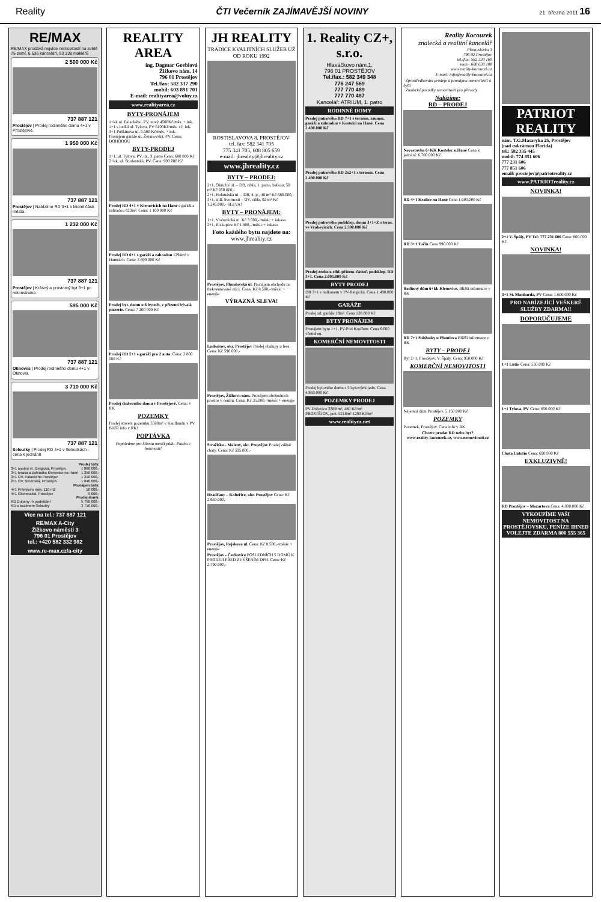Reality ČTI Večerník ZAJÍMAVĚJŠÍ NOVINY 21. března 2011 16
RE/MAX
RE/MAX prodává nejvíce nemovitostí na světě 75 zemí, 6 536 kanceláří, 93 338 makléřů
2 500 000 Kč
737 887 121
Prostějov | Prodej rodinného domu 4+1 v Prostějově.
1 950 000 Kč
737 887 121
Prostějov | Nabízíme RD 3+1 v klidné části města.
1 232 000 Kč
737 887 121
Prostějov | Krásný a prostorný byt 3+1 po rekonstrukci.
595 000 Kč
737 887 121
Otinoves | Prodej rodinného domu 4+1 v Otinovsi.
3 710 000 Kč
737 887 121
Seloutky | Prodej RD 4+1 v Seloutkách - cena k jednání!
| Prodej byty: | |
| 3+1 osobní vl., Belgická, Prostějov | 1 860 000,- |
| 3+1 terasa a zahrádka Klenovice na Hané | 1 350 000,- |
| 3+1 OV, Palackého Prostějov | 1 310 000,- |
| 2+1 OV, Brněnská, Prostějov | 1 040 000,- |
| Pronájem byty: | |
| 4+1 Prikrylovo nám. 110 m2 | 10 000,- |
| 4+1 Olomoucká, Prostějov | 9 000,- |
| Prodej domy: | |
| RD Dubany i k podnikání | 5 750 000,- |
| RD s bazénem Seloutky | 3 710 000,- |
Více na tel.: 737 887 121
RE/MAX A-City
Žižkovo náměstí 3
796 01 Prostějov
tel.: +420 582 332 982
www.re-max.cz/a-city
REALITY AREA
ing. Dagmar Goeblová
Žižkovo nám. 14
796 01 Prostějov
Tel./fax: 582 337 290
mobil: 603 891 701
E-mail: realityarea@volny.cz
www.realityarea.cz
BYTY-PRONÁJEM
1+kk ul. Palackého, PV, nový 4500Kč/měs. + ink.
1+1 s lodžií ul. Tylova, PV 6100Kč/měs. vč. ink.
3+1 Puškinova ul. 5.500 Kč/měs. + ink.
Pronájem garáže ul. Žeranovská, PV. Cena: DOHODOU
BYTY-PRODEJ
1+1, ul. Tylova, PV, dr., 3. patro Cena: 680 000 Kč
2+kk, ul. Studentská, PV. Cena: 990 000 Kč
Prodej RD 4+1 v Klenovicích na Hané s garáží a zahradou 823m². Cena: 1 100 000 Kč
Prodej RD 6+1 s garáží a zahradou 1294m² v Hamrách. Cena: 3 800 000 Kč
Prodej byt. domu o 6 bytech, v přízemí bývalá pizzerie. Cena: 7 200 000 Kč
Prodej RD 5+1 s garáží pro 2 auta. Cena: 2 800 000 Kč
Prodej činžovního domu v Prostějově. Cena: v RK
POZEMKY
Prodej staveb. pozemku 3500m² v Kauflandu v PV. Bližší info v RK!
POPTÁVKA
Poptáváme pro klienta menší půdu. Platba v hotovosti!
JH REALITY
TRADICE KVALITNÍCH SLUŽEB UŽ OD ROKU 1992
ROSTISLAVOVA 8, PROSTĚJOV
tel. fax: 582 341 705
775 341 705, 608 805 659
e-mail: jhreality@jhreality.cz
www.jhreality.cz
BYTY – PRODEJ:
2+1, Okružní ul. – DB, cihla, 1. patro, balkon, 50 m² Kč 650.000,-
2+1, Holandská ul. – DB, 4. p., 46 m² Kč 680.000,-
3+1, sídl. Svornosti – OV, cihla, 92 m² Kč 1.245.000,- SLEVA!
BYTY – PRONÁJEM:
1+1, Vrahovická ul. Kč 3.500,-/měsíc + inkaso
2+1, Biskupice Kč 1.800,-/měsíc + inkaso
Foto každého bytu najdete na: www.jhreality.cz
Prostějov, Plumlovská ul. Pronájem obchodu na frekventované ulici. Cena: Kč 8.500,-/měsíc + energie
VÝRAZNÁ SLEVA!
Ludmírov, okr. Prostějov Prodej chalupy u lesa. Cena: Kč 590.000,-
Prostějov, Žižkovo nám. Pronájem obchodních prostor v centru. Cena: Kč 35.000,-/měsíc + energie
Stražisko - Maleny, okr. Prostějov Prodej zděné chaty. Cena: Kč 595.000,-
Hradčany – Kobeřice, okr. Prostějov Cena: Kč 2.950.000,-
Prostějov, Rejskova ul. Cena: Kč 8.500,-/měsíc + energie
Prostějov - Čechovice POSLEDNÍCH 5 DOMŮ K PRODEJI PŘED ZVÝŠENÍM DPH. Cena: Kč 2.790.000,-
1. Reality CZ+, s.r.o.
Hlaváčkovo nám.1,
796 01 PROSTĚJOV
Tel./fax.: 582 349 348
776 247 569
777 770 489
777 770 487
Kancelář: ATRIUM, 1. patro
RODINNÉ DOMY
Prodej patrového RD 7+1 s terasou, saunou, garáží a zahradou v Kostelci na Hané. Cena 2.400.000 Kč
Prodej patrového RD 2x2+1 s terasou. Cena 2.490.000 Kč
Prodej patrového podsklep. domu 3+1+Z s teras. ve Vrahovicích. Cena 2.300.000 Kč
Prodej zrekon. cihl. přízem. částeč. podsklep. RD 3+1. Cena 2.095.000 Kč
BYTY PRODEJ
DB 3+1 s balkonem v PV-Belgická. Cena 1.490.000 Kč
GARÁŽE
Prodej zd. garáže 19m². Cena 120.000 Kč
BYTY PRONÁJEM
Pronájem bytu 1+1, PV-Pod Kosířem. Cena 6.000 včetně en.
KOMERČNÍ NEMOVITOSTI
Prodej bytového domu s 5 bytovými jedn. Cena 4.950.000 Kč
POZEMKY PRODEJ
PV-Držovice 3389 m², 480 Kč/m²
PROSTĚJOV, poz. 5218m² 1290 Kč/m²
www.realitycz.net
Reality Kocourek
znalecká a realitní kancelář
Přemyslovka 3
796 02 Prostějov
tel./fax: 582 330 169
mob.: 608 630 108
www.reality-kocourek.cz
E-mail: info@reality-kocourek.cz
· Zprostředkování prodeje a pronájmu nemovitostí a bytů
· Znalecké posudky nemovitostí pro převody
Nabízíme:
RD – PRODEJ
Novostavba 6+KK Kostelec n.Hané Cena k jednání: 6.700.000 Kč
RD 4+1 Kralice na Hané Cena 1.690.000 Kč
RD 3+1 Tučín Cena 990.000 Kč
Rodinný dům 6+kk Klenovice. Bližší informace v RK
RD 7+1 Soběsuky u Plumlova Bližší informace v RK
BYTY – PRODEJ
Byt 2+1, Prostějov, V. Špály. Cena: 950.000 Kč
KOMERČNÍ NEMOVITOSTI
Nájemní dům Prostějov. 5.150.000 Kč
POZEMKY
Pozemek, Prostějov. Cena info v RK
Chcete prodat RD nebo byt?
www.reality-kocourek.cz, www.nemovitosti.cz
PATRIOT
REALITY
nám. T.G.Masaryka 25, Prostějov
(nad cukrárnou Florida)
tel.: 582 335 445
mobil: 774 851 606
777 231 606
777 851 606
email: prostejov@patriotreality.cz
www.PATRIOTreality.cz
NOVINKA!
2+1 V. Špály, PV Tel: 777 231 606 Cena: 800.000 Kč
NOVINKA!
3+1 St. Manharda, PV Cena: 1.600.000 Kč
PRO NABÍZEJÍCÍ VEŠKERÉ SLUŽBY ZDARMA!!
DOPORUČUJEME
1+1 Lutín Cena: 550.000 Kč
1+1 Tylova, PV Cena: 650.000 Kč
Chata Lutotín Cena: 690.000 Kč
EXKLUZIVNĚ!
RD Prostějov – Mozartova Cena: 4.000.000 Kč
VYKOUPÍME VAŠI NEMOVITOST NA PROSTĚJOVSKU, PENÍZE IHNED VOLEJTE ZDARMA 800 555 365